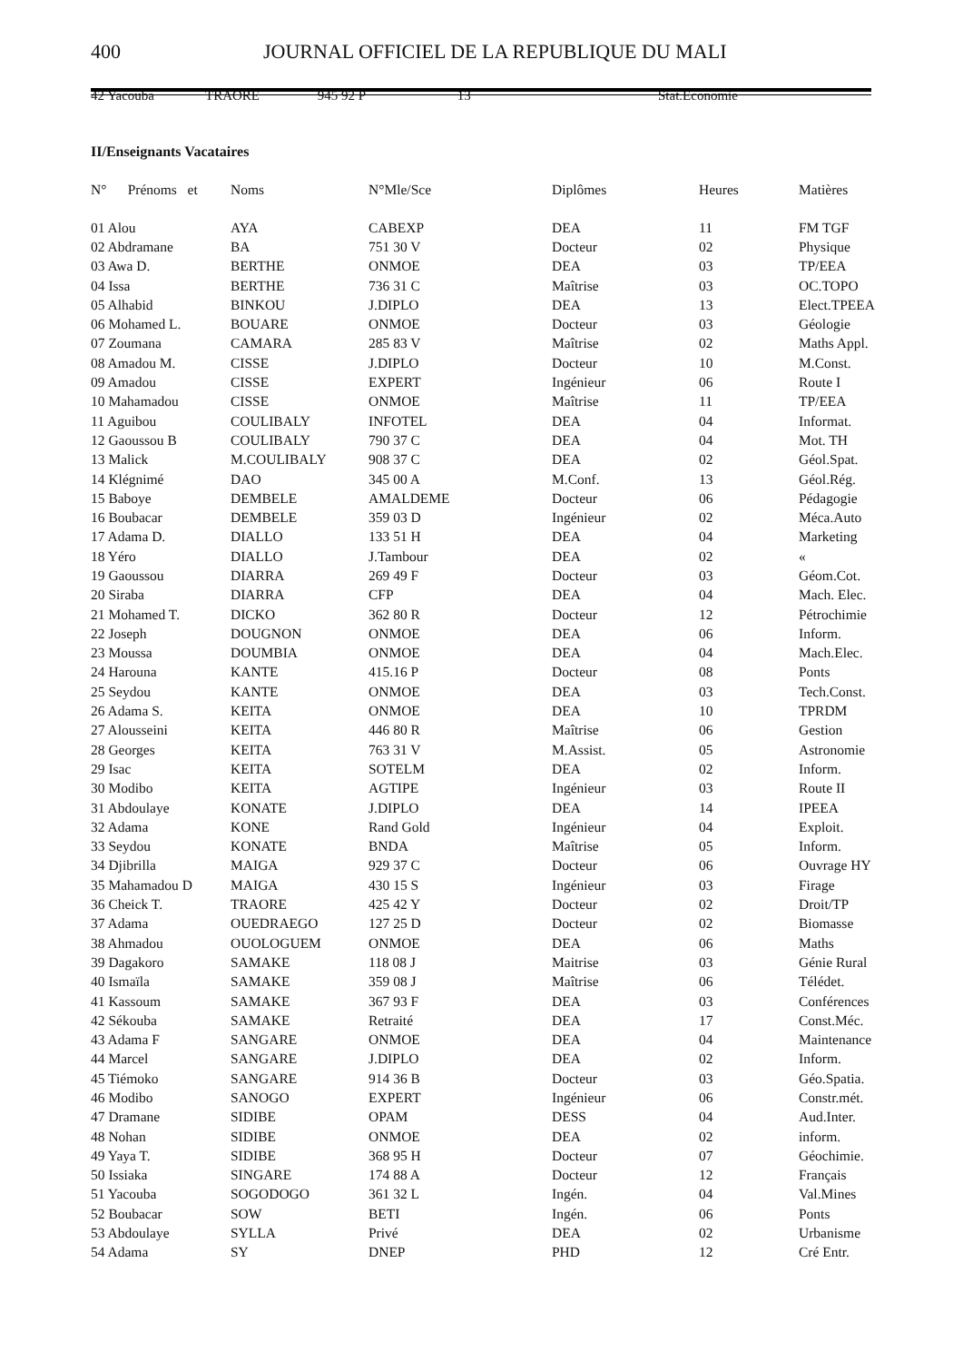400 JOURNAL OFFICIEL DE LA REPUBLIQUE DU MALI
42 Yacouba TRAORE 945 92 P 13 Stat.Economie
II/Enseignants Vacataires
| N° Prénoms et | Noms | N°Mle/Sce | Diplômes | Heures | Matières |
| --- | --- | --- | --- | --- | --- |
| 01 Alou | AYA | CABEXP | DEA | 11 | FM TGF |
| 02 Abdramane | BA | 751 30 V | Docteur | 02 | Physique |
| 03 Awa D. | BERTHE | ONMOE | DEA | 03 | TP/EEA |
| 04 Issa | BERTHE | 736 31 C | Maîtrise | 03 | OC.TOPO |
| 05 Alhabid | BINKOU | J.DIPLO | DEA | 13 | Elect.TPEEA |
| 06 Mohamed L. | BOUARE | ONMOE | Docteur | 03 | Géologie |
| 07 Zoumana | CAMARA | 285 83 V | Maîtrise | 02 | Maths Appl. |
| 08 Amadou M. | CISSE | J.DIPLO | Docteur | 10 | M.Const. |
| 09 Amadou | CISSE | EXPERT | Ingénieur | 06 | Route I |
| 10 Mahamadou | CISSE | ONMOE | Maîtrise | 11 | TP/EEA |
| 11 Aguibou | COULIBALY | INFOTEL | DEA | 04 | Informat. |
| 12 Gaoussou B | COULIBALY | 790 37 C | DEA | 04 | Mot. TH |
| 13 Malick | M.COULIBALY | 908 37 C | DEA | 02 | Géol.Spat. |
| 14 Klégnimé | DAO | 345 00 A | M.Conf. | 13 | Géol.Rég. |
| 15 Baboye | DEMBELE | AMALDEME | Docteur | 06 | Pédagogie |
| 16 Boubacar | DEMBELE | 359 03 D | Ingénieur | 02 | Méca.Auto |
| 17 Adama D. | DIALLO | 133 51 H | DEA | 04 | Marketing |
| 18 Yéro | DIALLO | J.Tambour | DEA | 02 | « |
| 19 Gaoussou | DIARRA | 269 49 F | Docteur | 03 | Géom.Cot. |
| 20 Siraba | DIARRA | CFP | DEA | 04 | Mach. Elec. |
| 21 Mohamed T. | DICKO | 362 80 R | Docteur | 12 | Pétrochimie |
| 22 Joseph | DOUGNON | ONMOE | DEA | 06 | Inform. |
| 23 Moussa | DOUMBIA | ONMOE | DEA | 04 | Mach.Elec. |
| 24 Harouna | KANTE | 415.16 P | Docteur | 08 | Ponts |
| 25 Seydou | KANTE | ONMOE | DEA | 03 | Tech.Const. |
| 26 Adama S. | KEITA | ONMOE | DEA | 10 | TPRDM |
| 27 Alousseini | KEITA | 446 80 R | Maîtrise | 06 | Gestion |
| 28 Georges | KEITA | 763 31 V | M.Assist. | 05 | Astronomie |
| 29 Isac | KEITA | SOTELM | DEA | 02 | Inform. |
| 30 Modibo | KEITA | AGTIPE | Ingénieur | 03 | Route II |
| 31 Abdoulaye | KONATE | J.DIPLO | DEA | 14 | IPEEA |
| 32 Adama | KONE | Rand Gold | Ingénieur | 04 | Exploit. |
| 33 Seydou | KONATE | BNDA | Maîtrise | 05 | Inform. |
| 34 Djibrilla | MAIGA | 929 37 C | Docteur | 06 | Ouvrage HY |
| 35 Mahamadou D | MAIGA | 430 15 S | Ingénieur | 03 | Firage |
| 36 Cheick T. | TRAORE | 425 42 Y | Docteur | 02 | Droit/TP |
| 37 Adama | OUEDRAEGO | 127 25 D | Docteur | 02 | Biomasse |
| 38 Ahmadou | OUOLOGUEM | ONMOE | DEA | 06 | Maths |
| 39 Dagakoro | SAMAKE | 118 08 J | Maitrise | 03 | Génie Rural |
| 40 Ismaïla | SAMAKE | 359 08 J | Maîtrise | 06 | Télédet. |
| 41 Kassoum | SAMAKE | 367 93 F | DEA | 03 | Conférences |
| 42 Sékouba | SAMAKE | Retraité | DEA | 17 | Const.Méc. |
| 43 Adama F | SANGARE | ONMOE | DEA | 04 | Maintenance |
| 44 Marcel | SANGARE | J.DIPLO | DEA | 02 | Inform. |
| 45 Tiémoko | SANGARE | 914 36 B | Docteur | 03 | Géo.Spatia. |
| 46 Modibo | SANOGO | EXPERT | Ingénieur | 06 | Constr.mét. |
| 47 Dramane | SIDIBE | OPAM | DESS | 04 | Aud.Inter. |
| 48 Nohan | SIDIBE | ONMOE | DEA | 02 | inform. |
| 49 Yaya T. | SIDIBE | 368 95 H | Docteur | 07 | Géochimie. |
| 50 Issiaka | SINGARE | 174 88 A | Docteur | 12 | Français |
| 51 Yacouba | SOGODOGO | 361 32 L | Ingén. | 04 | Val.Mines |
| 52 Boubacar | SOW | BETI | Ingén. | 06 | Ponts |
| 53 Abdoulaye | SYLLA | Privé | DEA | 02 | Urbanisme |
| 54 Adama | SY | DNEP | PHD | 12 | Cré Entr. |